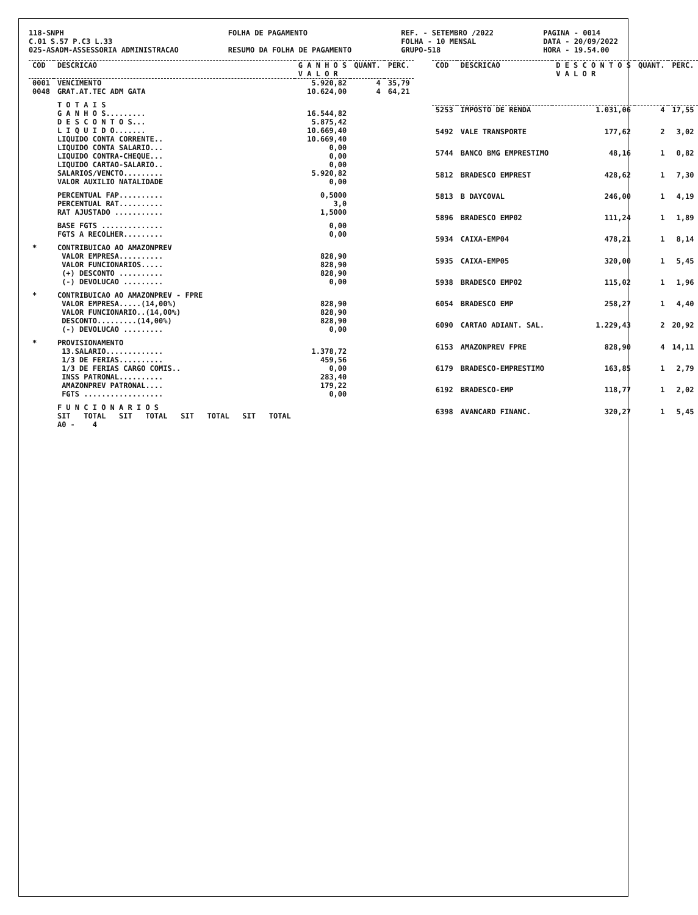118-SNPH C.01 S.57 P.C3 L.33 025-ASADM-ASSESSORIA ADMINISTRACAO
FOLHA DE PAGAMENTO RESUMO DA FOLHA DE PAGAMENTO
REF. - SETEMBRO /2022 FOLHA - 10 MENSAL GRUPO-518
PAGINA - 0014 DATA - 20/09/2022 HORA - 19.54.00
| COD | DESCRICAO | G A N H O S V A L O R | QUANT. | PERC. |
| --- | --- | --- | --- | --- |
| 0001 | VENCIMENTO | 5.920,82 | 4 | 35,79 |
| 0048 | GRAT.AT.TEC ADM GATA | 10.624,00 | 4 | 64,21 |
| | T O T A I S | | | |
| | G A N H O S......... | 16.544,82 | | |
| | D E S C O N T O S... | 5.875,42 | | |
| | L I Q U I D O....... | 10.669,40 | | |
| | LIQUIDO CONTA CORRENTE.. | 10.669,40 | | |
| | LIQUIDO CONTA SALARIO... | 0,00 | | |
| | LIQUIDO CONTRA-CHEQUE... | 0,00 | | |
| | LIQUIDO CARTAO-SALARIO.. | 0,00 | | |
| | SALARIOS/VENCTO......... | 5.920,82 | | |
| | VALOR AUXILIO NATALIDADE | 0,00 | | |
| | PERCENTUAL FAP.......... | 0,5000 | | |
| | PERCENTUAL RAT.......... | 3,0 | | |
| | RAT AJUSTADO ........... | 1,5000 | | |
| | BASE FGTS .............. | 0,00 | | |
| | FGTS A RECOLHER......... | 0,00 | | |
| * | CONTRIBUICAO AO AMAZONPREV | | | |
| | VALOR EMPRESA.......... | 828,90 | | |
| | VALOR FUNCIONARIOS..... | 828,90 | | |
| | (+) DESCONTO .......... | 828,90 | | |
| | (-) DEVOLUCAO ......... | 0,00 | | |
| * | CONTRIBUICAO AO AMAZONPREV - FPRE | | | |
| | VALOR EMPRESA.....(14,00%) | 828,90 | | |
| | VALOR FUNCIONARIO..(14,00%) | 828,90 | | |
| | DESCONTO.........(14,00%) | 828,90 | | |
| | (-) DEVOLUCAO ......... | 0,00 | | |
| * | PROVISIONAMENTO | | | |
| | 13.SALARIO............. | 1.378,72 | | |
| | 1/3 DE FERIAS.......... | 459,56 | | |
| | 1/3 DE FERIAS CARGO COMIS.. | 0,00 | | |
| | INSS PATRONAL.......... | 283,40 | | |
| | AMAZONPREV PATRONAL.... | 179,22 | | |
| | FGTS .................. | 0,00 | | |
| | F U N C I O N A R I O S | | | |
| | SIT TOTAL SIT TOTAL SIT TOTAL SIT TOTAL | | | |
| | A0 - 4 | | | |
| COD | DESCRICAO | D E S C O N T O S V A L O R | QUANT. | PERC. |
| --- | --- | --- | --- | --- |
| 5253 | IMPOSTO DE RENDA | 1.031,06 | 4 | 17,55 |
| 5492 | VALE TRANSPORTE | 177,62 | 2 | 3,02 |
| 5744 | BANCO BMG EMPRESTIMO | 48,16 | 1 | 0,82 |
| 5812 | BRADESCO EMPREST | 428,62 | 1 | 7,30 |
| 5813 | B DAYCOVAL | 246,00 | 1 | 4,19 |
| 5896 | BRADESCO EMP02 | 111,24 | 1 | 1,89 |
| 5934 | CAIXA-EMP04 | 478,21 | 1 | 8,14 |
| 5935 | CAIXA-EMP05 | 320,00 | 1 | 5,45 |
| 5938 | BRADESCO EMP02 | 115,02 | 1 | 1,96 |
| 6054 | BRADESCO EMP | 258,27 | 1 | 4,40 |
| 6090 | CARTAO ADIANT. SAL. | 1.229,43 | 2 | 20,92 |
| 6153 | AMAZONPREV FPRE | 828,90 | 4 | 14,11 |
| 6179 | BRADESCO-EMPRESTIMO | 163,85 | 1 | 2,79 |
| 6192 | BRADESCO-EMP | 118,77 | 1 | 2,02 |
| 6398 | AVANCARD FINANC. | 320,27 | 1 | 5,45 |